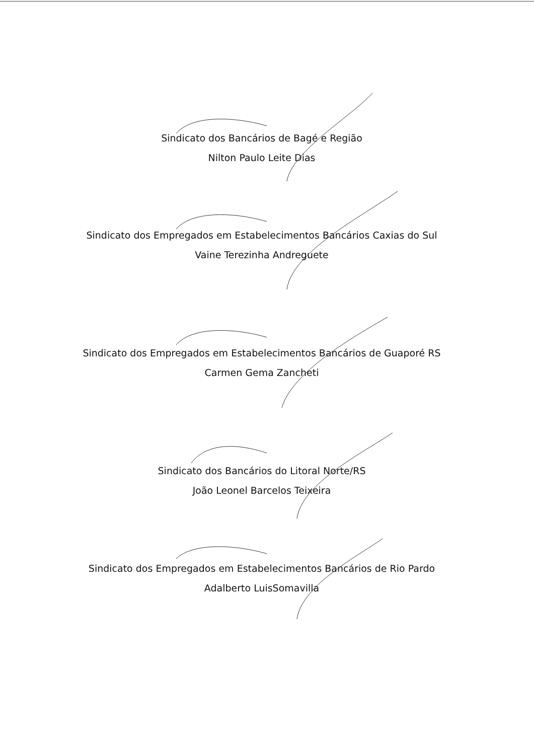Sindicato dos Bancários de Bagé e Região
Nilton Paulo Leite Dias
Sindicato dos Empregados em Estabelecimentos Bancários Caxias do Sul
Vaine Terezinha Andreguete
Sindicato dos Empregados em Estabelecimentos Bancários de Guaporé RS
Carmen Gema Zancheti
Sindicato dos Bancários do Litoral Norte/RS
João Leonel Barcelos Teixeira
Sindicato dos Empregados em Estabelecimentos Bancários de Rio Pardo
Adalberto LuisSomavilla